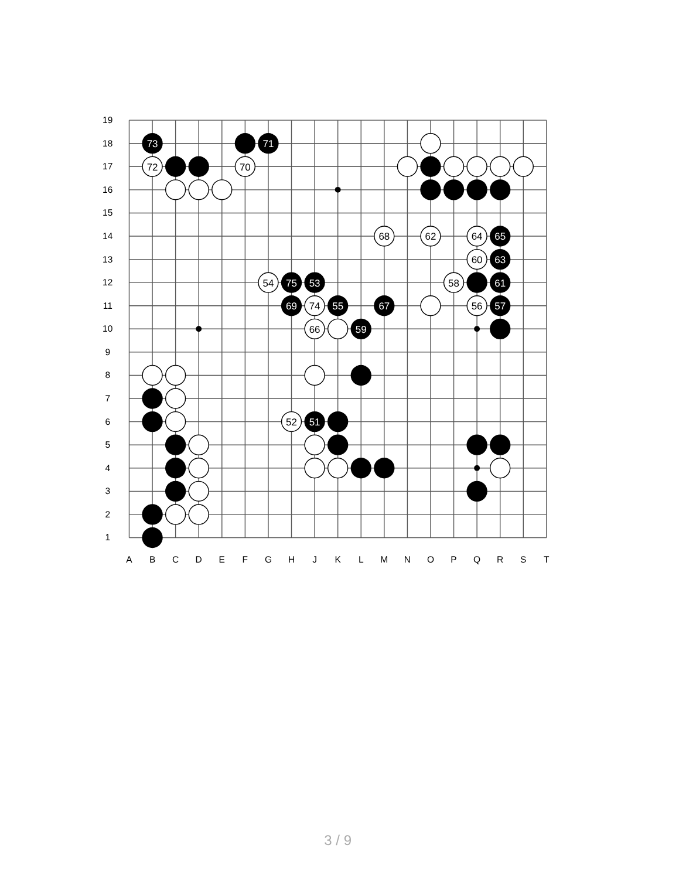19
18
17
16
15
14
13
12
11
10
9
8
7
6
5
4
3
2
1
A
B
C
D
E
F
G
H
J
K
L
M
N
O
P
Q
R
S
T
73
71
65
63
75
53
61
69
55
67
57
59
51
72
70
68
62
64
60
54
58
74
56
66
52
3 / 9